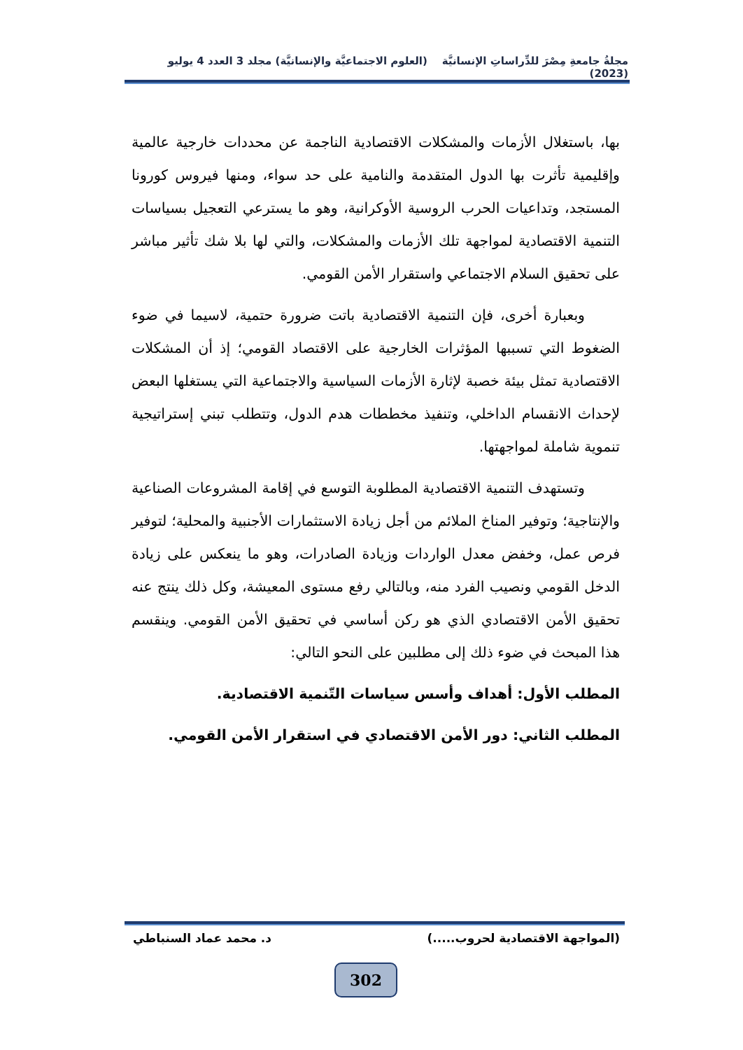مجلةُ جامعةِ مِصْرَ للدِّراساتِ الإنسانيَّة (العلوم الاجتماعيَّة والإنسانيَّة) مجلد 3 العدد 4 يوليو (2023)
بها، باستغلال الأزمات والمشكلات الاقتصادية الناجمة عن محددات خارجية عالمية وإقليمية تأثرت بها الدول المتقدمة والنامية على حد سواء، ومنها فيروس كورونا المستجد، وتداعيات الحرب الروسية الأوكرانية، وهو ما يسترعي التعجيل بسياسات التنمية الاقتصادية لمواجهة تلك الأزمات والمشكلات، والتي لها بلا شك تأثير مباشر على تحقيق السلام الاجتماعي واستقرار الأمن القومي.
وبعبارة أخرى، فإن التنمية الاقتصادية باتت ضرورة حتمية، لاسيما في ضوء الضغوط التي تسببها المؤثرات الخارجية على الاقتصاد القومي؛ إذ أن المشكلات الاقتصادية تمثل بيئة خصبة لإثارة الأزمات السياسية والاجتماعية التي يستغلها البعض لإحداث الانقسام الداخلي، وتنفيذ مخططات هدم الدول، وتتطلب تبني إستراتيجية تنموية شاملة لمواجهتها.
وتستهدف التنمية الاقتصادية المطلوبة التوسع في إقامة المشروعات الصناعية والإنتاجية؛ وتوفير المناخ الملائم من أجل زيادة الاستثمارات الأجنبية والمحلية؛ لتوفير فرص عمل، وخفض معدل الواردات وزيادة الصادرات، وهو ما ينعكس على زيادة الدخل القومي ونصيب الفرد منه، وبالتالي رفع مستوى المعيشة، وكل ذلك ينتج عنه تحقيق الأمن الاقتصادي الذي هو ركن أساسي في تحقيق الأمن القومي. وينقسم هذا المبحث في ضوء ذلك إلى مطلبين على النحو التالي:
المطلب الأول: أهداف وأسس سياسات التّنمية الاقتصادية.
المطلب الثاني: دور الأمن الاقتصادي في استقرار الأمن القومي.
(المواجهة الاقتصادية لحروب.....) د. محمد عماد السنباطي
302